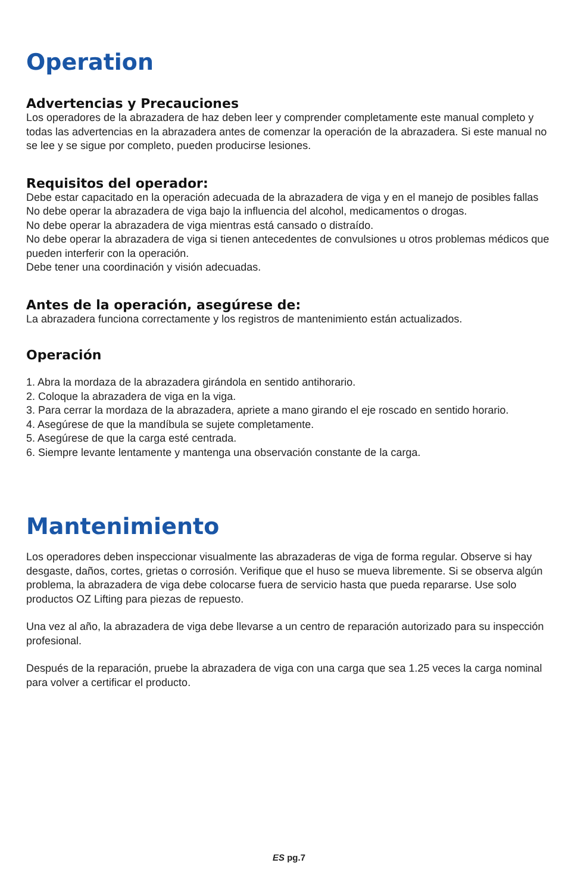Operation
Advertencias y Precauciones
Los operadores de la abrazadera de haz deben leer y comprender completamente este manual completo y todas las advertencias en la abrazadera antes de comenzar la operación de la abrazadera. Si este manual no se lee y se sigue por completo, pueden producirse lesiones.
Requisitos del operador:
Debe estar capacitado en la operación adecuada de la abrazadera de viga y en el manejo de posibles fallas
No debe operar la abrazadera de viga bajo la influencia del alcohol, medicamentos o drogas.
No debe operar la abrazadera de viga mientras está cansado o distraído.
No debe operar la abrazadera de viga si tienen antecedentes de convulsiones u otros problemas médicos que pueden interferir con la operación.
Debe tener una coordinación y visión adecuadas.
Antes de la operación, asegúrese de:
La abrazadera funciona correctamente y los registros de mantenimiento están actualizados.
Operación
1. Abra la mordaza de la abrazadera girándola en sentido antihorario.
2. Coloque la abrazadera de viga en la viga.
3. Para cerrar la mordaza de la abrazadera, apriete a mano girando el eje roscado en sentido horario.
4. Asegúrese de que la mandíbula se sujete completamente.
5. Asegúrese de que la carga esté centrada.
6. Siempre levante lentamente y mantenga una observación constante de la carga.
Mantenimiento
Los operadores deben inspeccionar visualmente las abrazaderas de viga de forma regular. Observe si hay desgaste, daños, cortes, grietas o corrosión. Verifique que el huso se mueva libremente. Si se observa algún problema, la abrazadera de viga debe colocarse fuera de servicio hasta que pueda repararse. Use solo productos OZ Lifting para piezas de repuesto.
Una vez al año, la abrazadera de viga debe llevarse a un centro de reparación autorizado para su inspección profesional.
Después de la reparación, pruebe la abrazadera de viga con una carga que sea 1.25 veces la carga nominal para volver a certificar el producto.
ES pg.7